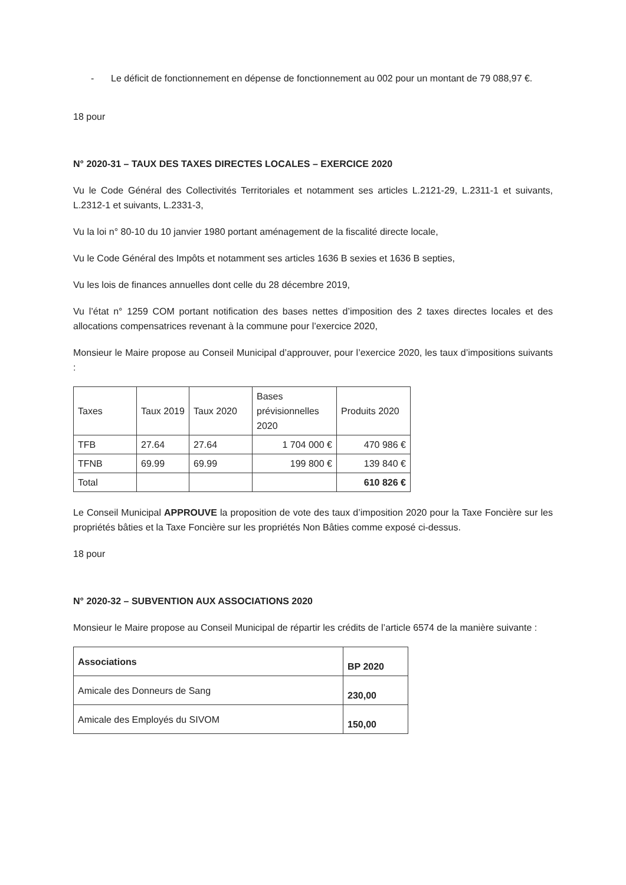- Le déficit de fonctionnement en dépense de fonctionnement au 002 pour un montant de 79 088,97 €.
18 pour
N° 2020-31 – TAUX DES TAXES DIRECTES LOCALES – EXERCICE 2020
Vu le Code Général des Collectivités Territoriales et notamment ses articles L.2121-29, L.2311-1 et suivants, L.2312-1 et suivants, L.2331-3,
Vu la loi n° 80-10 du 10 janvier 1980 portant aménagement de la fiscalité directe locale,
Vu le Code Général des Impôts et notamment ses articles 1636 B sexies et 1636 B septies,
Vu les lois de finances annuelles dont celle du 28 décembre 2019,
Vu l’état n° 1259 COM portant notification des bases nettes d’imposition des 2 taxes directes locales et des allocations compensatrices revenant à la commune pour l’exercice 2020,
Monsieur le Maire propose au Conseil Municipal d’approuver, pour l’exercice 2020, les taux d’impositions suivants :
| Taxes | Taux 2019 | Taux 2020 | Bases prévisionnelles 2020 | Produits 2020 |
| --- | --- | --- | --- | --- |
| TFB | 27.64 | 27.64 | 1 704 000 € | 470 986 € |
| TFNB | 69.99 | 69.99 | 199 800 € | 139 840 € |
| Total | | | | 610 826 € |
Le Conseil Municipal APPROUVE la proposition de vote des taux d’imposition 2020 pour la Taxe Foncière sur les propriétés bâties et la Taxe Foncière sur les propriétés Non Bâties comme exposé ci-dessus.
18 pour
N° 2020-32 – SUBVENTION AUX ASSOCIATIONS 2020
Monsieur le Maire propose au Conseil Municipal de répartir les crédits de l’article 6574 de la manière suivante :
| Associations | BP 2020 |
| --- | --- |
| Amicale des Donneurs de Sang | 230,00 |
| Amicale des Employés du SIVOM | 150,00 |